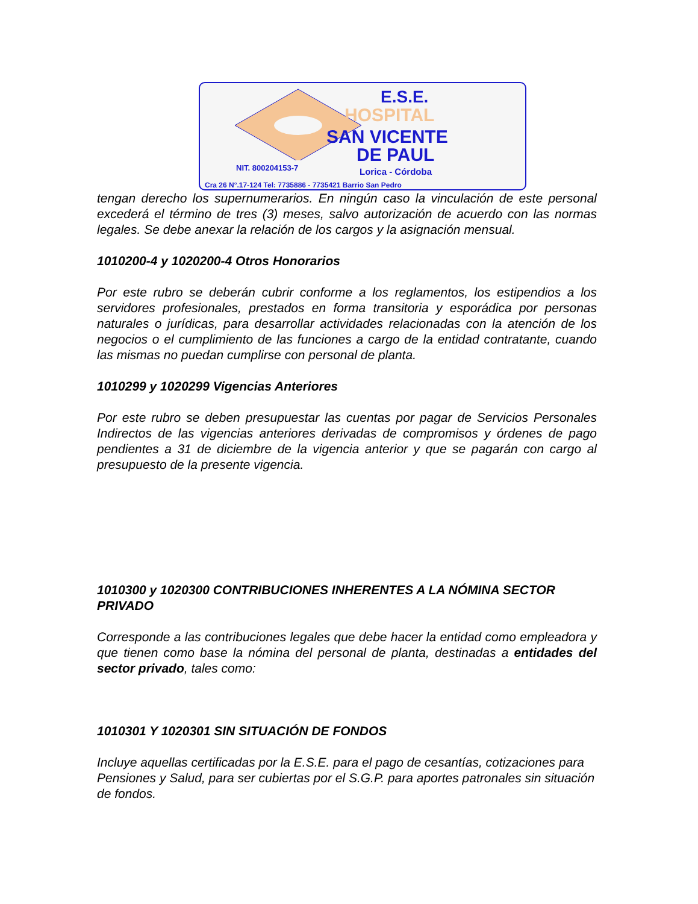E.S.E.
HOSPITAL
SAN VICENTE
DE PAUL
NIT. 800204153-7 Lorica - Córdoba
Cra 26 N°.17-124 Tel: 7735886 - 7735421 Barrio San Pedro
tengan derecho los supernumerarios. En ningún caso la vinculación de este personal excederá el término de tres (3) meses, salvo autorización de acuerdo con las normas legales. Se debe anexar la relación de los cargos y la asignación mensual.
1010200-4 y 1020200-4 Otros Honorarios
Por este rubro se deberán cubrir conforme a los reglamentos, los estipendios a los servidores profesionales, prestados en forma transitoria y esporádica por personas naturales o jurídicas, para desarrollar actividades relacionadas con la atención de los negocios o el cumplimiento de las funciones a cargo de la entidad contratante, cuando las mismas no puedan cumplirse con personal de planta.
1010299 y 1020299 Vigencias Anteriores
Por este rubro se deben presupuestar las cuentas por pagar de Servicios Personales Indirectos de las vigencias anteriores derivadas de compromisos y órdenes de pago pendientes a 31 de diciembre de la vigencia anterior y que se pagarán con cargo al presupuesto de la presente vigencia.
1010300 y 1020300 CONTRIBUCIONES INHERENTES A LA NÓMINA SECTOR PRIVADO
Corresponde a las contribuciones legales que debe hacer la entidad como empleadora y que tienen como base la nómina del personal de planta, destinadas a entidades del sector privado, tales como:
1010301 Y 1020301 SIN SITUACIÓN DE FONDOS
Incluye aquellas certificadas por la E.S.E. para el pago de cesantías, cotizaciones para Pensiones y Salud, para ser cubiertas por el S.G.P. para aportes patronales sin situación de fondos.